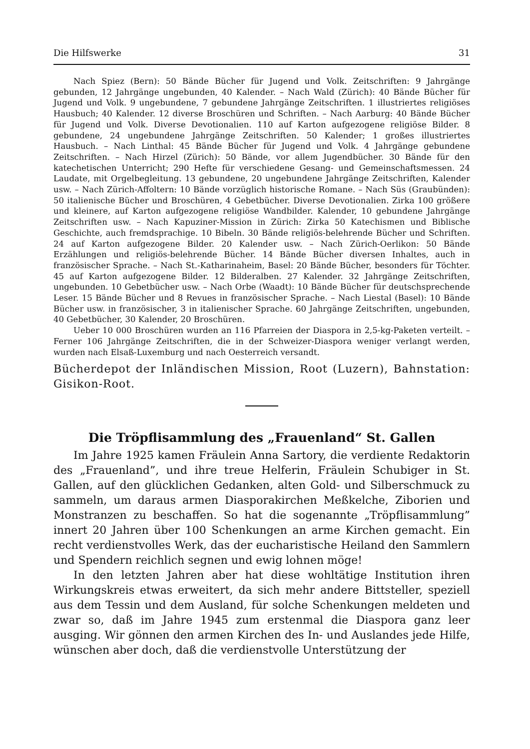Die Hilfswerke 31
Nach Spiez (Bern): 50 Bände Bücher für Jugend und Volk. Zeitschriften: 9 Jahrgänge gebunden, 12 Jahrgänge ungebunden, 40 Kalender. – Nach Wald (Zürich): 40 Bände Bücher für Jugend und Volk. 9 ungebundene, 7 gebundene Jahrgänge Zeitschriften. 1 illustriertes religiöses Hausbuch; 40 Kalender. 12 diverse Broschüren und Schriften. – Nach Aarburg: 40 Bände Bücher für Jugend und Volk. Diverse Devotionalien. 110 auf Karton aufgezogene religiöse Bilder. 8 gebundene, 24 ungebundene Jahrgänge Zeitschriften. 50 Kalender; 1 großes illustriertes Hausbuch. – Nach Linthal: 45 Bände Bücher für Jugend und Volk. 4 Jahrgänge gebundene Zeitschriften. – Nach Hirzel (Zürich): 50 Bände, vor allem Jugendbücher. 30 Bände für den katechetischen Unterricht; 290 Hefte für verschiedene Gesang- und Gemeinschaftsmessen. 24 Laudate, mit Orgelbegleitung. 13 gebundene, 20 ungebundene Jahrgänge Zeitschriften, Kalender usw. – Nach Zürich-Affoltern: 10 Bände vorzüglich historische Romane. – Nach Süs (Graubünden): 50 italienische Bücher und Broschüren, 4 Gebetbücher. Diverse Devotionalien. Zirka 100 größere und kleinere, auf Karton aufgezogene religiöse Wandbilder. Kalender, 10 gebundene Jahrgänge Zeitschriften usw. – Nach Kapuziner-Mission in Zürich: Zirka 50 Katechismen und Biblische Geschichte, auch fremdsprachige. 10 Bibeln. 30 Bände religiös-belehrende Bücher und Schriften. 24 auf Karton aufgezogene Bilder. 20 Kalender usw. – Nach Zürich-Oerlikon: 50 Bände Erzählungen und religiös-belehrende Bücher. 14 Bände Bücher diversen Inhaltes, auch in französischer Sprache. – Nach St.-Katharinaheim, Basel: 20 Bände Bücher, besonders für Töchter. 45 auf Karton aufgezogene Bilder. 12 Bilderalben. 27 Kalender. 32 Jahrgänge Zeitschriften, ungebunden. 10 Gebetbücher usw. – Nach Orbe (Waadt): 10 Bände Bücher für deutschsprechende Leser. 15 Bände Bücher und 8 Revues in französischer Sprache. – Nach Liestal (Basel): 10 Bände Bücher usw. in französischer, 3 in italienischer Sprache. 60 Jahrgänge Zeitschriften, ungebunden, 40 Gebetbücher, 30 Kalender, 20 Broschüren.
Ueber 10 000 Broschüren wurden an 116 Pfarreien der Diaspora in 2,5-kg-Paketen verteilt. – Ferner 106 Jahrgänge Zeitschriften, die in der Schweizer-Diaspora weniger verlangt werden, wurden nach Elsaß-Luxemburg und nach Oesterreich versandt.
Bücherdepot der Inländischen Mission, Root (Luzern), Bahnstation: Gisikon-Root.
Die Tröpflisammlung des „Frauenland“ St. Gallen
Im Jahre 1925 kamen Fräulein Anna Sartory, die verdiente Redaktorin des „Frauenland”, und ihre treue Helferin, Fräulein Schubiger in St. Gallen, auf den glücklichen Gedanken, alten Gold- und Silberschmuck zu sammeln, um daraus armen Diasporakirchen Meßkelche, Ziborien und Monstranzen zu beschaffen. So hat die sogenannte „Tröpflisammlung” innert 20 Jahren über 100 Schenkungen an arme Kirchen gemacht. Ein recht verdienstvolles Werk, das der eucharistische Heiland den Sammlern und Spendern reichlich segnen und ewig lohnen möge!
In den letzten Jahren aber hat diese wohltätige Institution ihren Wirkungskreis etwas erweitert, da sich mehr andere Bittsteller, speziell aus dem Tessin und dem Ausland, für solche Schenkungen meldeten und zwar so, daß im Jahre 1945 zum erstenmal die Diaspora ganz leer ausging. Wir gönnen den armen Kirchen des In- und Auslandes jede Hilfe, wünschen aber doch, daß die verdienstvolle Unterstützung der